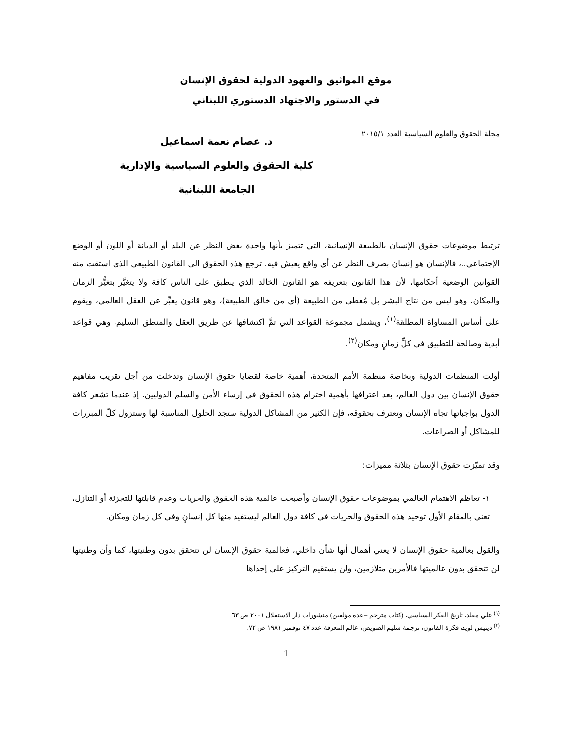موقع المواثيق والعهود الدولية لحقوق الإنسان
في الدستور والاجتهاد الدستوري اللبناني
مجلة الحقوق والعلوم السياسية العدد ٢٠١٥/١
د. عصام نعمة اسماعيل
كلية الحقوق والعلوم السياسية والإدارية
الجامعة اللبنانية
ترتبط موضوعات حقوق الإنسان بالطبيعة الإنسانية، التي تتميز بأنها واحدة بغض النظر عن البلد أو الديانة أو اللون أو الوضع الإجتماعي..، فالإنسان هو إنسان بصرف النظر عن أي واقع يعيش فيه. ترجع هذه الحقوق الى القانون الطبيعي الذي استقت منه القوانين الوضعية أحكامها، لأن هذا القانون بتعريفه هو القانون الخالد الذي ينطبق على الناس كافة ولا يتغيَّر بتغيُّر الزمان والمكان. وهو ليس من نتاج البشر بل مُعطى من الطبيعة (أي من خالق الطبيعة)، وهو قانون يعبِّر عن العقل العالمي، ويقوم على أساس المساواة المطلقة<sup>(١)</sup>، ويشمل مجموعة القواعد التي تمَّ اكتشافها عن طريق العقل والمنطق السليم، وهي قواعد أبدية وصالحة للتطبيق في كلِّ زمانٍ ومكان<sup>(٢)</sup>.
أولت المنظمات الدولية وبخاصة منظمة الأمم المتحدة، أهمية خاصة لقضايا حقوق الإنسان وتدخلت من أجل تقريب مفاهيم حقوق الإنسان بين دول العالم، بعد اعترافها بأهمية احترام هذه الحقوق في إرساء الأمن والسلم الدوليين. إذ عندما تشعر كافة الدول بواجباتها تجاه الإنسان وتعترف بحقوقه، فإن الكثير من المشاكل الدولية ستجد الحلول المناسبة لها وستزول كلّ المبررات للمشاكل أو الصراعات.
وقد تميّزت حقوق الإنسان بثلاثة مميزات:
١- تعاظم الاهتمام العالمي بموضوعات حقوق الإنسان وأصبحت عالمية هذه الحقوق والحريات وعدم قابلتها للتجزئة أو التنازل، تعني بالمقام الأول توحيد هذه الحقوق والحريات في كافة دول العالم ليستفيد منها كل إنسانٍ وفي كل زمان ومكان.
والقول بعالمية حقوق الإنسان لا يعني أهمال أنها شأن داخلي، فعالمية حقوق الإنسان لن تتحقق بدون وطنيتها، كما وأن وطنيتها لن تتحقق بدون عالميتها فالأمرين متلازمين، ولن يستقيم التركيز على إحداها
<sup>(١)</sup> علي مقلد، تاريخ الفكر السياسي، (كتاب مترجم –عدة مؤلفين) منشورات دار الاستقلال ٢٠٠١ ص ٦٣.
<sup>(٢)</sup> دينيس لويد، فكرة القانون، ترجمة سليم الصويص، عالم المعرفة عدد ٤٧ نوفمبر ١٩٨١ ص ٧٢.
1